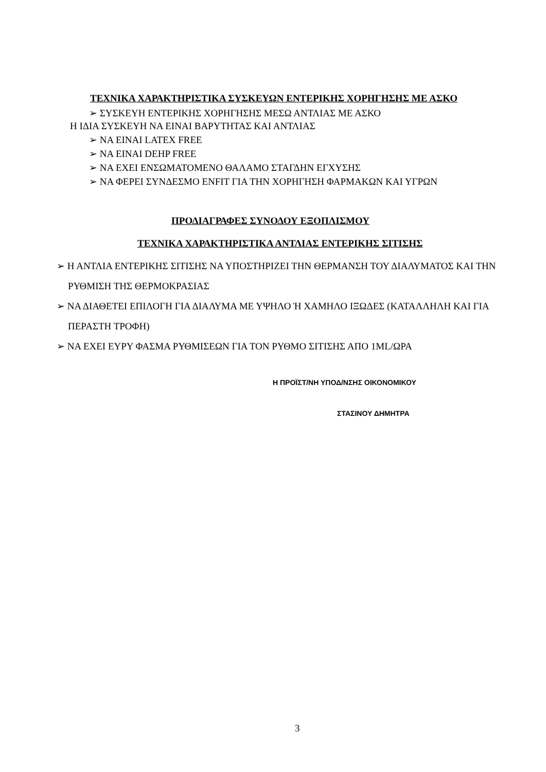ΤΕΧΝΙΚΑ ΧΑΡΑΚΤΗΡΙΣΤΙΚΑ ΣΥΣΚΕΥΩΝ ΕΝΤΕΡΙΚΗΣ ΧΟΡΗΓΗΣΗΣ ΜΕ ΑΣΚΟ
➢ ΣΥΣΚΕΥΗ ΕΝΤΕΡΙΚΗΣ ΧΟΡΗΓΗΣΗΣ ΜΕΣΩ ΑΝΤΛΙΑΣ ΜΕ ΑΣΚΟ
Η ΙΔΙΑ ΣΥΣΚΕΥΗ ΝΑ ΕΙΝΑΙ ΒΑΡΥΤΗΤΑΣ ΚΑΙ ΑΝΤΛΙΑΣ
➢ ΝΑ ΕΙΝΑΙ LATEX FREE
➢ ΝΑ ΕΙΝΑΙ DEHP FREE
➢ ΝΑ ΕΧΕΙ ΕΝΣΩΜΑΤΟΜΕΝΟ ΘΑΛΑΜΟ ΣΤΑΓΔΗΝ ΕΓΧΥΣΗΣ
➢ ΝΑ ΦΕΡΕΙ ΣΥΝΔΕΣΜΟ ENFIT ΓΙΑ ΤΗΝ ΧΟΡΗΓΗΣΗ ΦΑΡΜΑΚΩΝ ΚΑΙ ΥΓΡΩΝ
ΠΡΟΔΙΑΓΡΑΦΕΣ ΣΥΝΟΔΟΥ ΕΞΟΠΛΙΣΜΟΥ
ΤΕΧΝΙΚΑ ΧΑΡΑΚΤΗΡΙΣΤΙΚΑ ΑΝΤΛΙΑΣ ΕΝΤΕΡΙΚΗΣ ΣΙΤΙΣΗΣ
➢ Η ΑΝΤΛΙΑ ΕΝΤΕΡΙΚΗΣ ΣΙΤΙΣΗΣ ΝΑ ΥΠΟΣΤΗΡΙΖΕΙ ΤΗΝ ΘΕΡΜΑΝΣΗ ΤΟΥ ΔΙΑΛΥΜΑΤΟΣ ΚΑΙ ΤΗΝ ΡΥΘΜΙΣΗ ΤΗΣ ΘΕΡΜΟΚΡΑΣΙΑΣ
➢ ΝΑ ΔΙΑΘΕΤΕΙ ΕΠΙΛΟΓΗ ΓΙΑ ΔΙΑΛΥΜΑ ΜΕ ΥΨΗΛΟ Ή ΧΑΜΗΛΟ ΙΞΩΔΕΣ (ΚΑΤΑΛΛΗΛΗ ΚΑΙ ΓΙΑ ΠΕΡΑΣΤΗ ΤΡΟΦΗ)
➢ ΝΑ ΕΧΕΙ ΕΥΡΥ ΦΑΣΜΑ ΡΥΘΜΙΣΕΩΝ ΓΙΑ ΤΟΝ ΡΥΘΜΟ ΣΙΤΙΣΗΣ ΑΠΟ 1ML/ΩΡΑ
Η ΠΡΟΪΣΤ/ΝΗ ΥΠΟΔ/ΝΣΗΣ ΟΙΚΟΝΟΜΙΚΟΥ
ΣΤΑΣΙΝΟΥ ΔΗΜΗΤΡΑ
3